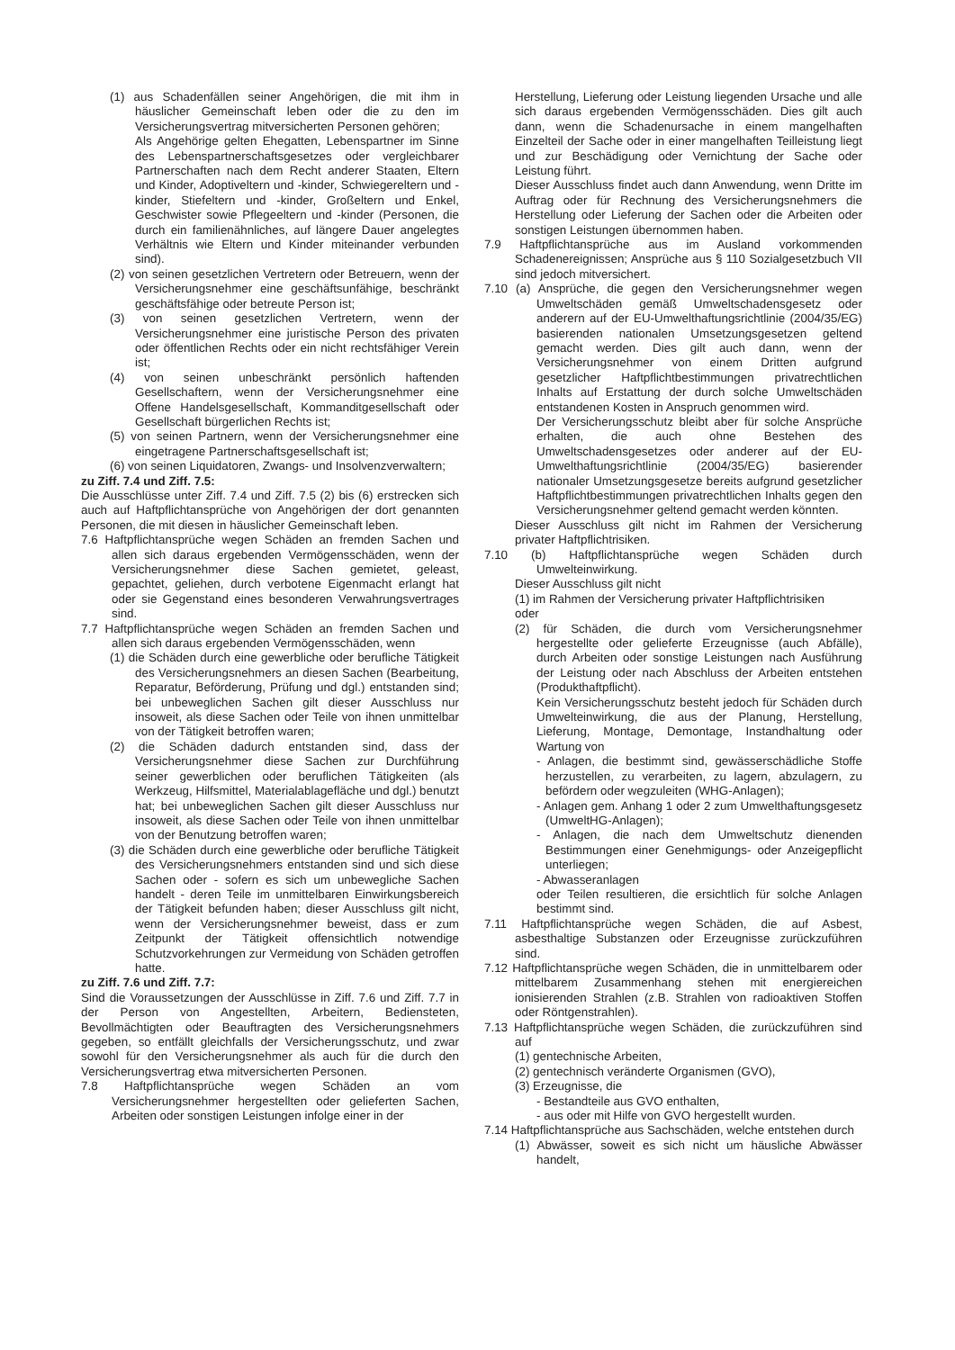(1) aus Schadenfällen seiner Angehörigen, die mit ihm in häuslicher Gemeinschaft leben oder die zu den im Versicherungsvertrag mitversicherten Personen gehören;
Als Angehörige gelten Ehegatten, Lebenspartner im Sinne des Lebenspartnerschaftsgesetzes oder vergleichbarer Partnerschaften nach dem Recht anderer Staaten, Eltern und Kinder, Adoptiveltern und -kinder, Schwiegereltern und -kinder, Stiefeltern und -kinder, Großeltern und Enkel, Geschwister sowie Pflegeeltern und -kinder (Personen, die durch ein familienähnliches, auf längere Dauer angelegtes Verhältnis wie Eltern und Kinder miteinander verbunden sind).
(2) von seinen gesetzlichen Vertretern oder Betreuern, wenn der Versicherungsnehmer eine geschäftsunfähige, beschränkt geschäftsfähige oder betreute Person ist;
(3) von seinen gesetzlichen Vertretern, wenn der Versicherungsnehmer eine juristische Person des privaten oder öffentlichen Rechts oder ein nicht rechtsfähiger Verein ist;
(4) von seinen unbeschränkt persönlich haftenden Gesellschaftern, wenn der Versicherungsnehmer eine Offene Handelsgesellschaft, Kommanditgesellschaft oder Gesellschaft bürgerlichen Rechts ist;
(5) von seinen Partnern, wenn der Versicherungsnehmer eine eingetragene Partnerschaftsgesellschaft ist;
(6) von seinen Liquidatoren, Zwangs- und Insolvenzverwaltern;
zu Ziff. 7.4 und Ziff. 7.5:
Die Ausschlüsse unter Ziff. 7.4 und Ziff. 7.5 (2) bis (6) erstrecken sich auch auf Haftpflichtansprüche von Angehörigen der dort genannten Personen, die mit diesen in häuslicher Gemeinschaft leben.
7.6 Haftpflichtansprüche wegen Schäden an fremden Sachen und allen sich daraus ergebenden Vermögensschäden, wenn der Versicherungsnehmer diese Sachen gemietet, geleast, gepachtet, geliehen, durch verbotene Eigenmacht erlangt hat oder sie Gegenstand eines besonderen Verwahrungsvertrages sind.
7.7 Haftpflichtansprüche wegen Schäden an fremden Sachen und allen sich daraus ergebenden Vermögensschäden, wenn
(1) die Schäden durch eine gewerbliche oder berufliche Tätigkeit des Versicherungsnehmers an diesen Sachen (Bearbeitung, Reparatur, Beförderung, Prüfung und dgl.) entstanden sind; bei unbeweglichen Sachen gilt dieser Ausschluss nur insoweit, als diese Sachen oder Teile von ihnen unmittelbar von der Tätigkeit betroffen waren;
(2) die Schäden dadurch entstanden sind, dass der Versicherungsnehmer diese Sachen zur Durchführung seiner gewerblichen oder beruflichen Tätigkeiten (als Werkzeug, Hilfsmittel, Materialablagefläche und dgl.) benutzt hat; bei unbeweglichen Sachen gilt dieser Ausschluss nur insoweit, als diese Sachen oder Teile von ihnen unmittelbar von der Benutzung betroffen waren;
(3) die Schäden durch eine gewerbliche oder berufliche Tätigkeit des Versicherungsnehmers entstanden sind und sich diese Sachen oder - sofern es sich um unbewegliche Sachen handelt - deren Teile im unmittelbaren Einwirkungsbereich der Tätigkeit befunden haben; dieser Ausschluss gilt nicht, wenn der Versicherungsnehmer beweist, dass er zum Zeitpunkt der Tätigkeit offensichtlich notwendige Schutzvorkehrungen zur Vermeidung von Schäden getroffen hatte.
zu Ziff. 7.6 und Ziff. 7.7:
Sind die Voraussetzungen der Ausschlüsse in Ziff. 7.6 und Ziff. 7.7 in der Person von Angestellten, Arbeitern, Bediensteten, Bevollmächtigten oder Beauftragten des Versicherungsnehmers gegeben, so entfällt gleichfalls der Versicherungsschutz, und zwar sowohl für den Versicherungsnehmer als auch für die durch den Versicherungsvertrag etwa mitversicherten Personen.
7.8 Haftpflichtansprüche wegen Schäden an vom Versicherungsnehmer hergestellten oder gelieferten Sachen, Arbeiten oder sonstigen Leistungen infolge einer in der
Herstellung, Lieferung oder Leistung liegenden Ursache und alle sich daraus ergebenden Vermögensschäden. Dies gilt auch dann, wenn die Schadenursache in einem mangelhaften Einzelteil der Sache oder in einer mangelhaften Teilleistung liegt und zur Beschädigung oder Vernichtung der Sache oder Leistung führt.
Dieser Ausschluss findet auch dann Anwendung, wenn Dritte im Auftrag oder für Rechnung des Versicherungsnehmers die Herstellung oder Lieferung der Sachen oder die Arbeiten oder sonstigen Leistungen übernommen haben.
7.9 Haftpflichtansprüche aus im Ausland vorkommenden Schadenereignissen; Ansprüche aus § 110 Sozialgesetzbuch VII sind jedoch mitversichert.
7.10 (a) Ansprüche, die gegen den Versicherungsnehmer wegen Umweltschäden gemäß Umweltschadensgesetz oder anderern auf der EU-Umwelthaftungsrichtlinie (2004/35/EG) basierenden nationalen Umsetzungsgesetzen geltend gemacht werden. Dies gilt auch dann, wenn der Versicherungsnehmer von einem Dritten aufgrund gesetzlicher Haftpflichtbestimmungen privatrechtlichen Inhalts auf Erstattung der durch solche Umweltschäden entstandenen Kosten in Anspruch genommen wird.
Der Versicherungsschutz bleibt aber für solche Ansprüche erhalten, die auch ohne Bestehen des Umweltschadensgesetzes oder anderer auf der EU-Umwelthaftungsrichtlinie (2004/35/EG) basierender nationaler Umsetzungsgesetze bereits aufgrund gesetzlicher Haftpflichtbestimmungen privatrechtlichen Inhalts gegen den Versicherungsnehmer geltend gemacht werden könnten.
Dieser Ausschluss gilt nicht im Rahmen der Versicherung privater Haftpflichtrisiken.
7.10 (b) Haftpflichtansprüche wegen Schäden durch Umwelteinwirkung.
Dieser Ausschluss gilt nicht
(1) im Rahmen der Versicherung privater Haftpflichtrisiken
oder
(2) für Schäden, die durch vom Versicherungsnehmer hergestellte oder gelieferte Erzeugnisse (auch Abfälle), durch Arbeiten oder sonstige Leistungen nach Ausführung der Leistung oder nach Abschluss der Arbeiten entstehen (Produkthaftpflicht).
Kein Versicherungsschutz besteht jedoch für Schäden durch Umwelteinwirkung, die aus der Planung, Herstellung, Lieferung, Montage, Demontage, Instandhaltung oder Wartung von
- Anlagen, die bestimmt sind, gewässerschädliche Stoffe herzustellen, zu verarbeiten, zu lagern, abzulagern, zu befördern oder wegzuleiten (WHG-Anlagen);
- Anlagen gem. Anhang 1 oder 2 zum Umwelthaftungsgesetz (UmweltHG-Anlagen);
- Anlagen, die nach dem Umweltschutz dienenden Bestimmungen einer Genehmigungs- oder Anzeigepflicht unterliegen;
- Abwasseranlagen
oder Teilen resultieren, die ersichtlich für solche Anlagen bestimmt sind.
7.11 Haftpflichtansprüche wegen Schäden, die auf Asbest, asbesthaltige Substanzen oder Erzeugnisse zurückzuführen sind.
7.12 Haftpflichtansprüche wegen Schäden, die in unmittelbarem oder mittelbarem Zusammenhang stehen mit energiereichen ionisierenden Strahlen (z.B. Strahlen von radioaktiven Stoffen oder Röntgenstrahlen).
7.13 Haftpflichtansprüche wegen Schäden, die zurückzuführen sind auf
(1) gentechnische Arbeiten,
(2) gentechnisch veränderte Organismen (GVO),
(3) Erzeugnisse, die
- Bestandteile aus GVO enthalten,
- aus oder mit Hilfe von GVO hergestellt wurden.
7.14 Haftpflichtansprüche aus Sachschäden, welche entstehen durch
(1) Abwässer, soweit es sich nicht um häusliche Abwässer handelt,